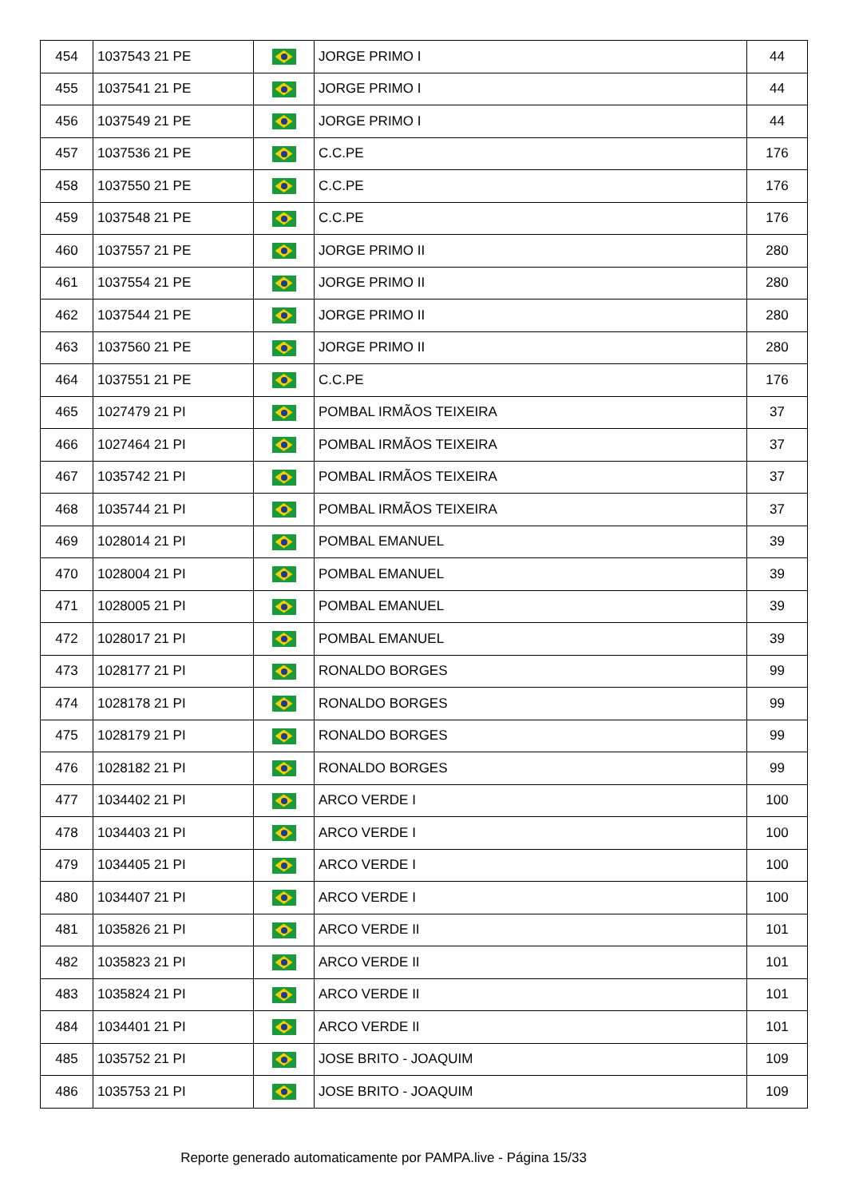| 454 | 1037543 21 PE | | JORGE PRIMO I | 44 |
| 455 | 1037541 21 PE | | JORGE PRIMO I | 44 |
| 456 | 1037549 21 PE | | JORGE PRIMO I | 44 |
| 457 | 1037536 21 PE | | C.C.PE | 176 |
| 458 | 1037550 21 PE | | C.C.PE | 176 |
| 459 | 1037548 21 PE | | C.C.PE | 176 |
| 460 | 1037557 21 PE | | JORGE PRIMO II | 280 |
| 461 | 1037554 21 PE | | JORGE PRIMO II | 280 |
| 462 | 1037544 21 PE | | JORGE PRIMO II | 280 |
| 463 | 1037560 21 PE | | JORGE PRIMO II | 280 |
| 464 | 1037551 21 PE | | C.C.PE | 176 |
| 465 | 1027479 21 PI | | POMBAL IRMÃOS TEIXEIRA | 37 |
| 466 | 1027464 21 PI | | POMBAL IRMÃOS TEIXEIRA | 37 |
| 467 | 1035742 21 PI | | POMBAL IRMÃOS TEIXEIRA | 37 |
| 468 | 1035744 21 PI | | POMBAL IRMÃOS TEIXEIRA | 37 |
| 469 | 1028014 21 PI | | POMBAL EMANUEL | 39 |
| 470 | 1028004 21 PI | | POMBAL EMANUEL | 39 |
| 471 | 1028005 21 PI | | POMBAL EMANUEL | 39 |
| 472 | 1028017 21 PI | | POMBAL EMANUEL | 39 |
| 473 | 1028177 21 PI | | RONALDO BORGES | 99 |
| 474 | 1028178 21 PI | | RONALDO BORGES | 99 |
| 475 | 1028179 21 PI | | RONALDO BORGES | 99 |
| 476 | 1028182 21 PI | | RONALDO BORGES | 99 |
| 477 | 1034402 21 PI | | ARCO VERDE I | 100 |
| 478 | 1034403 21 PI | | ARCO VERDE I | 100 |
| 479 | 1034405 21 PI | | ARCO VERDE I | 100 |
| 480 | 1034407 21 PI | | ARCO VERDE I | 100 |
| 481 | 1035826 21 PI | | ARCO VERDE II | 101 |
| 482 | 1035823 21 PI | | ARCO VERDE II | 101 |
| 483 | 1035824 21 PI | | ARCO VERDE II | 101 |
| 484 | 1034401 21 PI | | ARCO VERDE II | 101 |
| 485 | 1035752 21 PI | | JOSE BRITO - JOAQUIM | 109 |
| 486 | 1035753 21 PI | | JOSE BRITO - JOAQUIM | 109 |
Reporte generado automaticamente por PAMPA.live - Página 15/33